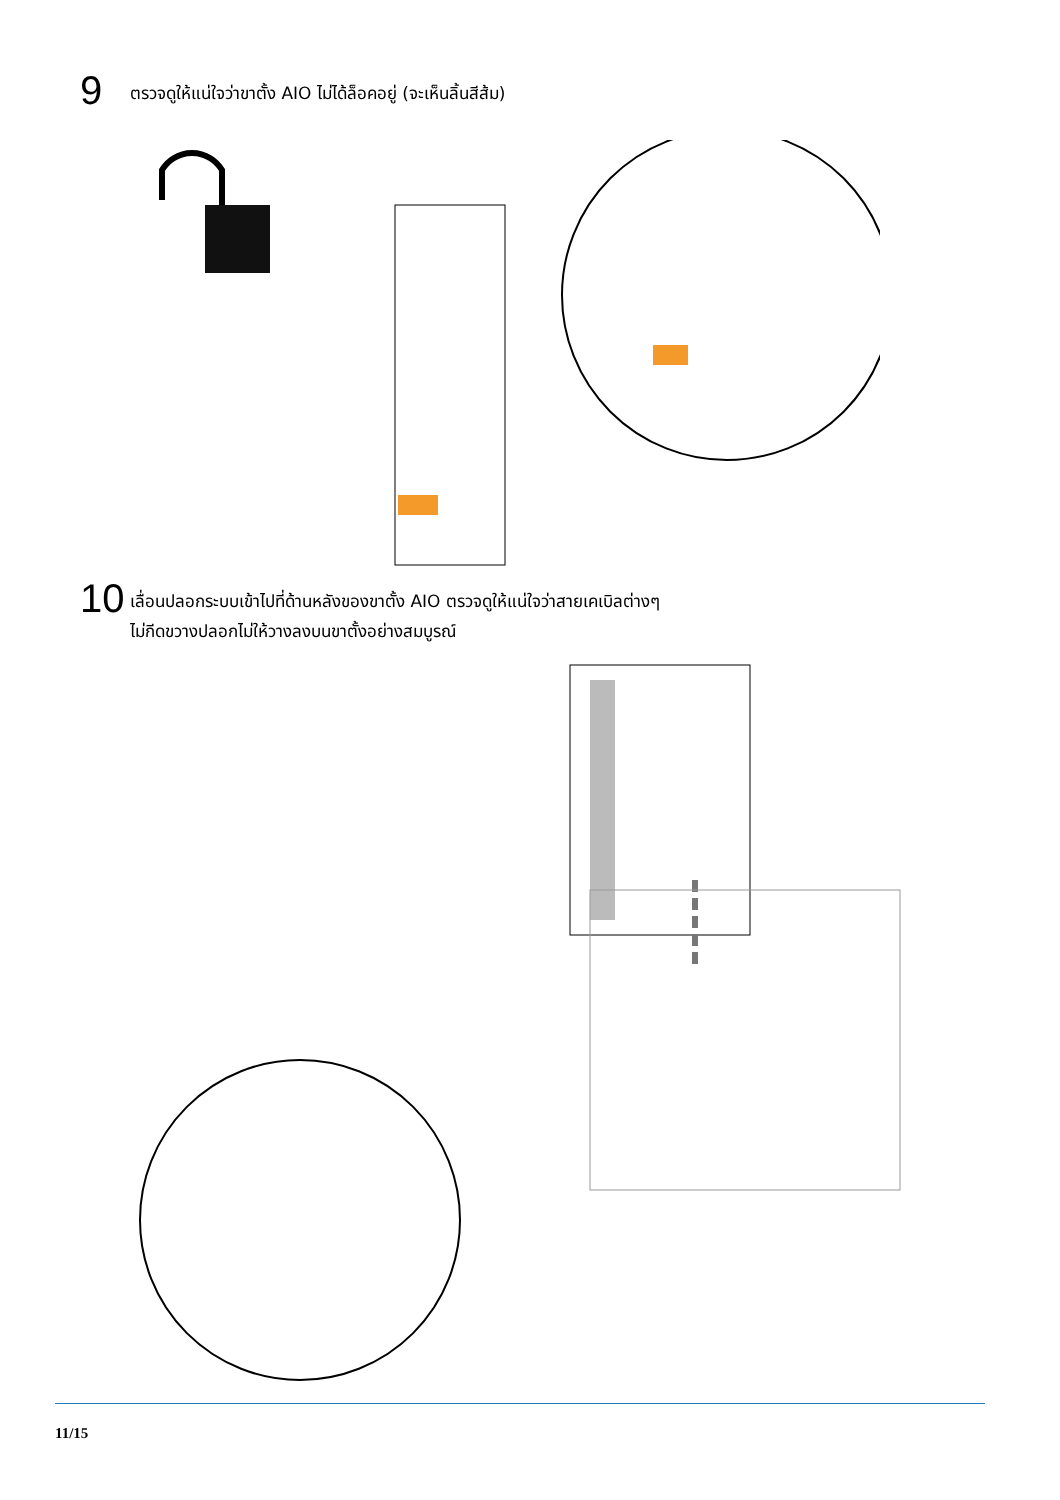9
ตรวจดูให้แน่ใจว่าขาตั้ง AIO ไม่ได้ล็อคอยู่ (จะเห็นลิ้นสีส้ม)
10
เลื่อนปลอกระบบเข้าไปที่ด้านหลังของขาตั้ง AIO ตรวจดูให้แน่ใจว่าสายเคเบิลต่างๆ
ไม่กีดขวางปลอกไม่ให้วางลงบนขาตั้งอย่างสมบูรณ์
11/15